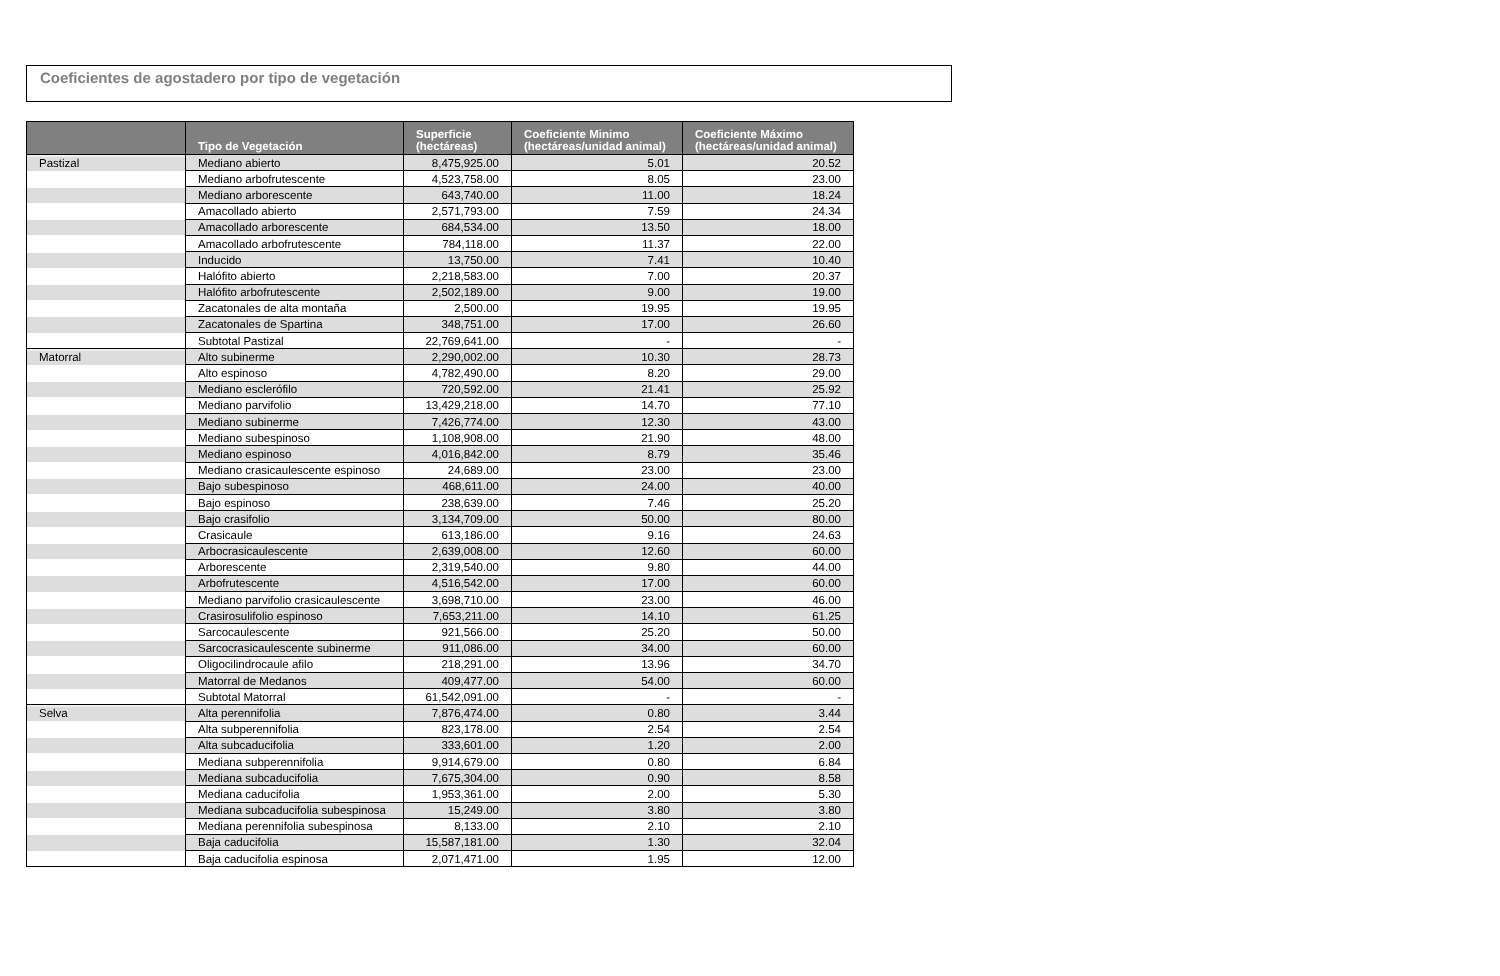Coeficientes de agostadero por tipo de vegetación
| | Tipo de Vegetación | Superficie (hectáreas) | Coeficiente Minimo (hectáreas/unidad animal) | Coeficiente Máximo (hectáreas/unidad animal) |
| --- | --- | --- | --- | --- |
| Pastizal | Mediano abierto | 8,475,925.00 | 5.01 | 20.52 |
| | Mediano arbofrutescente | 4,523,758.00 | 8.05 | 23.00 |
| | Mediano arborescente | 643,740.00 | 11.00 | 18.24 |
| | Amacollado abierto | 2,571,793.00 | 7.59 | 24.34 |
| | Amacollado arborescente | 684,534.00 | 13.50 | 18.00 |
| | Amacollado arbofrutescente | 784,118.00 | 11.37 | 22.00 |
| | Inducido | 13,750.00 | 7.41 | 10.40 |
| | Halófito abierto | 2,218,583.00 | 7.00 | 20.37 |
| | Halófito arbofrutescente | 2,502,189.00 | 9.00 | 19.00 |
| | Zacatonales de alta montaña | 2,500.00 | 19.95 | 19.95 |
| | Zacatonales de Spartina | 348,751.00 | 17.00 | 26.60 |
| | Subtotal Pastizal | 22,769,641.00 | - | - |
| Matorral | Alto subinerme | 2,290,002.00 | 10.30 | 28.73 |
| | Alto espinoso | 4,782,490.00 | 8.20 | 29.00 |
| | Mediano esclerófilo | 720,592.00 | 21.41 | 25.92 |
| | Mediano parvifolio | 13,429,218.00 | 14.70 | 77.10 |
| | Mediano subinerme | 7,426,774.00 | 12.30 | 43.00 |
| | Mediano subespinoso | 1,108,908.00 | 21.90 | 48.00 |
| | Mediano espinoso | 4,016,842.00 | 8.79 | 35.46 |
| | Mediano crasicaulescente espinoso | 24,689.00 | 23.00 | 23.00 |
| | Bajo subespinoso | 468,611.00 | 24.00 | 40.00 |
| | Bajo espinoso | 238,639.00 | 7.46 | 25.20 |
| | Bajo crasifolio | 3,134,709.00 | 50.00 | 80.00 |
| | Crasicaule | 613,186.00 | 9.16 | 24.63 |
| | Arbocrasicaulescente | 2,639,008.00 | 12.60 | 60.00 |
| | Arborescente | 2,319,540.00 | 9.80 | 44.00 |
| | Arbofrutescente | 4,516,542.00 | 17.00 | 60.00 |
| | Mediano parvifolio crasicaulescente | 3,698,710.00 | 23.00 | 46.00 |
| | Crasirosulifolio espinoso | 7,653,211.00 | 14.10 | 61.25 |
| | Sarcocaulescente | 921,566.00 | 25.20 | 50.00 |
| | Sarcocrasicaulescente subinerme | 911,086.00 | 34.00 | 60.00 |
| | Oligocilindrocaule afilo | 218,291.00 | 13.96 | 34.70 |
| | Matorral de Medanos | 409,477.00 | 54.00 | 60.00 |
| | Subtotal Matorral | 61,542,091.00 | - | - |
| Selva | Alta perennifolia | 7,876,474.00 | 0.80 | 3.44 |
| | Alta subperennifolia | 823,178.00 | 2.54 | 2.54 |
| | Alta subcaducifolia | 333,601.00 | 1.20 | 2.00 |
| | Mediana subperennifolia | 9,914,679.00 | 0.80 | 6.84 |
| | Mediana subcaducifolia | 7,675,304.00 | 0.90 | 8.58 |
| | Mediana caducifolia | 1,953,361.00 | 2.00 | 5.30 |
| | Mediana subcaducifolia subespinosa | 15,249.00 | 3.80 | 3.80 |
| | Mediana perennifolia subespinosa | 8,133.00 | 2.10 | 2.10 |
| | Baja caducifolia | 15,587,181.00 | 1.30 | 32.04 |
| | Baja caducifolia espinosa | 2,071,471.00 | 1.95 | 12.00 |